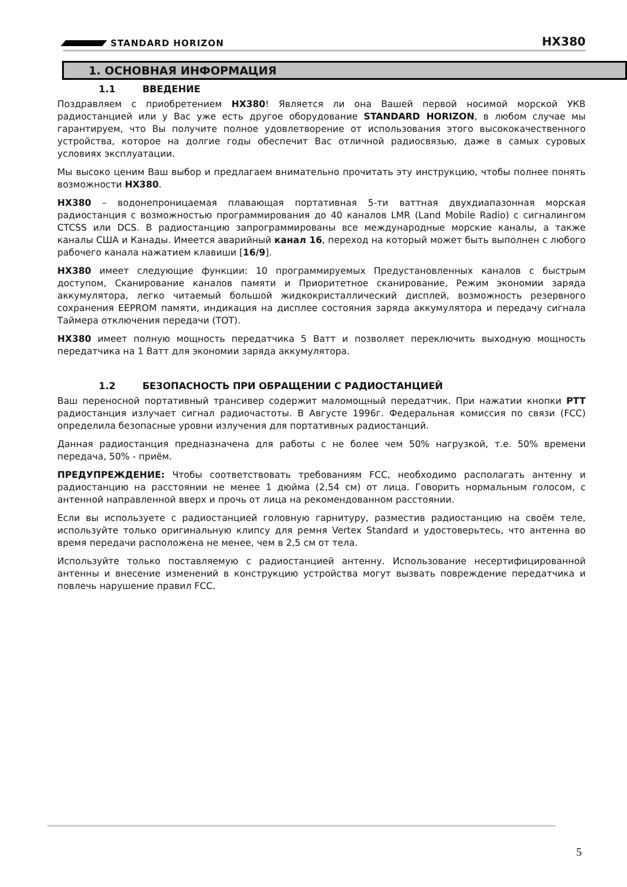STANDARD HORIZON
HX380
1. ОСНОВНАЯ ИНФОРМАЦИЯ
1.1 ВВЕДЕНИЕ
Поздравляем с приобретением HX380! Является ли она Вашей первой носимой морской УКВ радиостанцией или у Вас уже есть другое оборудование STANDARD HORIZON, в любом случае мы гарантируем, что Вы получите полное удовлетворение от использования этого высококачественного устройства, которое на долгие годы обеспечит Вас отличной радиосвязью, даже в самых суровых условиях эксплуатации.
Мы высоко ценим Ваш выбор и предлагаем внимательно прочитать эту инструкцию, чтобы полнее понять возможности HX380.
HX380 – водонепроницаемая плавающая портативная 5-ти ваттная двухдиапазонная морская радиостанция с возможностью программирования до 40 каналов LMR (Land Mobile Radio) с сигналингом CTCSS или DCS. В радиостанцию запрограммированы все международные морские каналы, а также каналы США и Канады. Имеется аварийный канал 16, переход на который может быть выполнен с любого рабочего канала нажатием клавиши [16/9].
HX380 имеет следующие функции: 10 программируемых Предустановленных каналов с быстрым доступом, Сканирование каналов памяти и Приоритетное сканирование, Режим экономии заряда аккумулятора, легко читаемый большой жидкокристаллический дисплей, возможность резервного сохранения EEPROM памяти, индикация на дисплее состояния заряда аккумулятора и передачу сигнала Таймера отключения передачи (TOT).
HX380 имеет полную мощность передатчика 5 Ватт и позволяет переключить выходную мощность передатчика на 1 Ватт для экономии заряда аккумулятора.
1.2 БЕЗОПАСНОСТЬ ПРИ ОБРАЩЕНИИ С РАДИОСТАНЦИЕЙ
Ваш переносной портативный трансивер содержит маломощный передатчик. При нажатии кнопки PTT радиостанция излучает сигнал радиочастоты. В Августе 1996г. Федеральная комиссия по связи (FCC) определила безопасные уровни излучения для портативных радиостанций.
Данная радиостанция предназначена для работы с не более чем 50% нагрузкой, т.е. 50% времени передача, 50% - приём.
ПРЕДУПРЕЖДЕНИЕ: Чтобы соответствовать требованиям FCC, необходимо располагать антенну и радиостанцию на расстоянии не менее 1 дюйма (2,54 см) от лица. Говорить нормальным голосом, с антенной направленной вверх и прочь от лица на рекомендованном расстоянии.
Если вы используете с радиостанцией головную гарнитуру, разместив радиостанцию на своём теле, используйте только оригинальную клипсу для ремня Vertex Standard и удостоверьтесь, что антенна во время передачи расположена не менее, чем в 2,5 см от тела.
Используйте только поставляемую с радиостанцией антенну. Использование несертифицированной антенны и внесение изменений в конструкцию устройства могут вызвать повреждение передатчика и повлечь нарушение правил FCC.
5